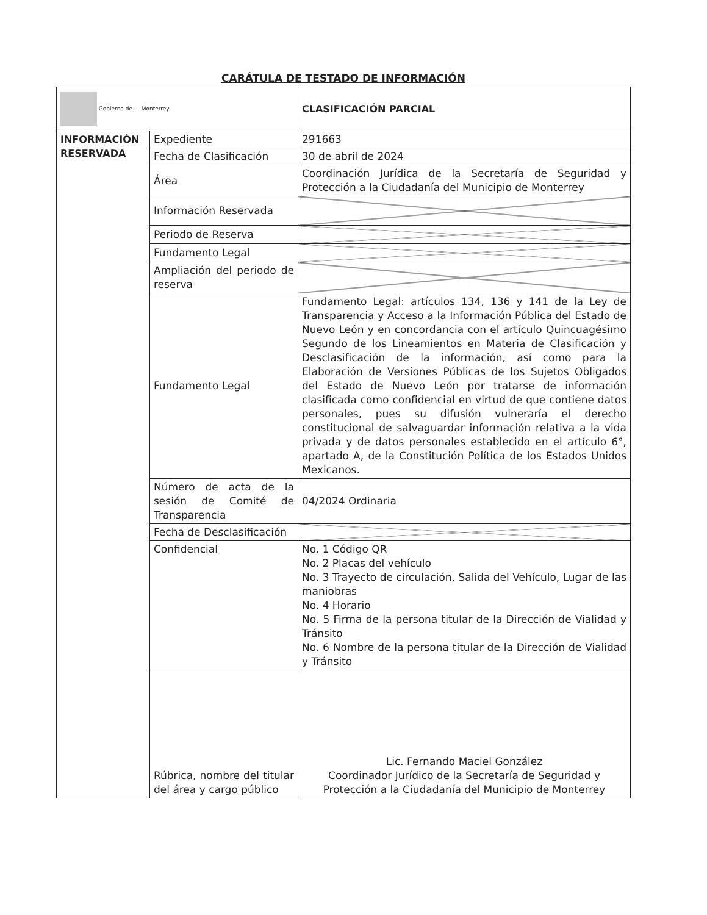CARÁTULA DE TESTADO DE INFORMACIÓN
| Gobierno de — Monterrey | | CLASIFICACIÓN PARCIAL |
| INFORMACIÓN RESERVADA | Expediente | 291663 |
| | Fecha de Clasificación | 30 de abril de 2024 |
| | Área | Coordinación Jurídica de la Secretaría de Seguridad y Protección a la Ciudadanía del Municipio de Monterrey |
| | Información Reservada | |
| | Periodo de Reserva | |
| | Fundamento Legal | |
| | Ampliación del periodo de reserva | |
| | Fundamento Legal | Fundamento Legal: artículos 134, 136 y 141 de la Ley de Transparencia y Acceso a la Información Pública del Estado de Nuevo León y en concordancia con el artículo Quincuagésimo Segundo de los Lineamientos en Materia de Clasificación y Desclasificación de la información, así como para la Elaboración de Versiones Públicas de los Sujetos Obligados del Estado de Nuevo León por tratarse de información clasificada como confidencial en virtud de que contiene datos personales, pues su difusión vulneraría el derecho constitucional de salvaguardar información relativa a la vida privada y de datos personales establecido en el artículo 6°, apartado A, de la Constitución Política de los Estados Unidos Mexicanos. |
| | Número de acta de la sesión de Comité de Transparencia | 04/2024 Ordinaria |
| | Fecha de Desclasificación | |
| | Confidencial | No. 1 Código QR No. 2 Placas del vehículo No. 3 Trayecto de circulación, Salida del Vehículo, Lugar de las maniobras No. 4 Horario No. 5 Firma de la persona titular de la Dirección de Vialidad y Tránsito No. 6 Nombre de la persona titular de la Dirección de Vialidad y Tránsito |
| | Rúbrica, nombre del titular del área y cargo público | Lic. Fernando Maciel González Coordinador Jurídico de la Secretaría de Seguridad y Protección a la Ciudadanía del Municipio de Monterrey |